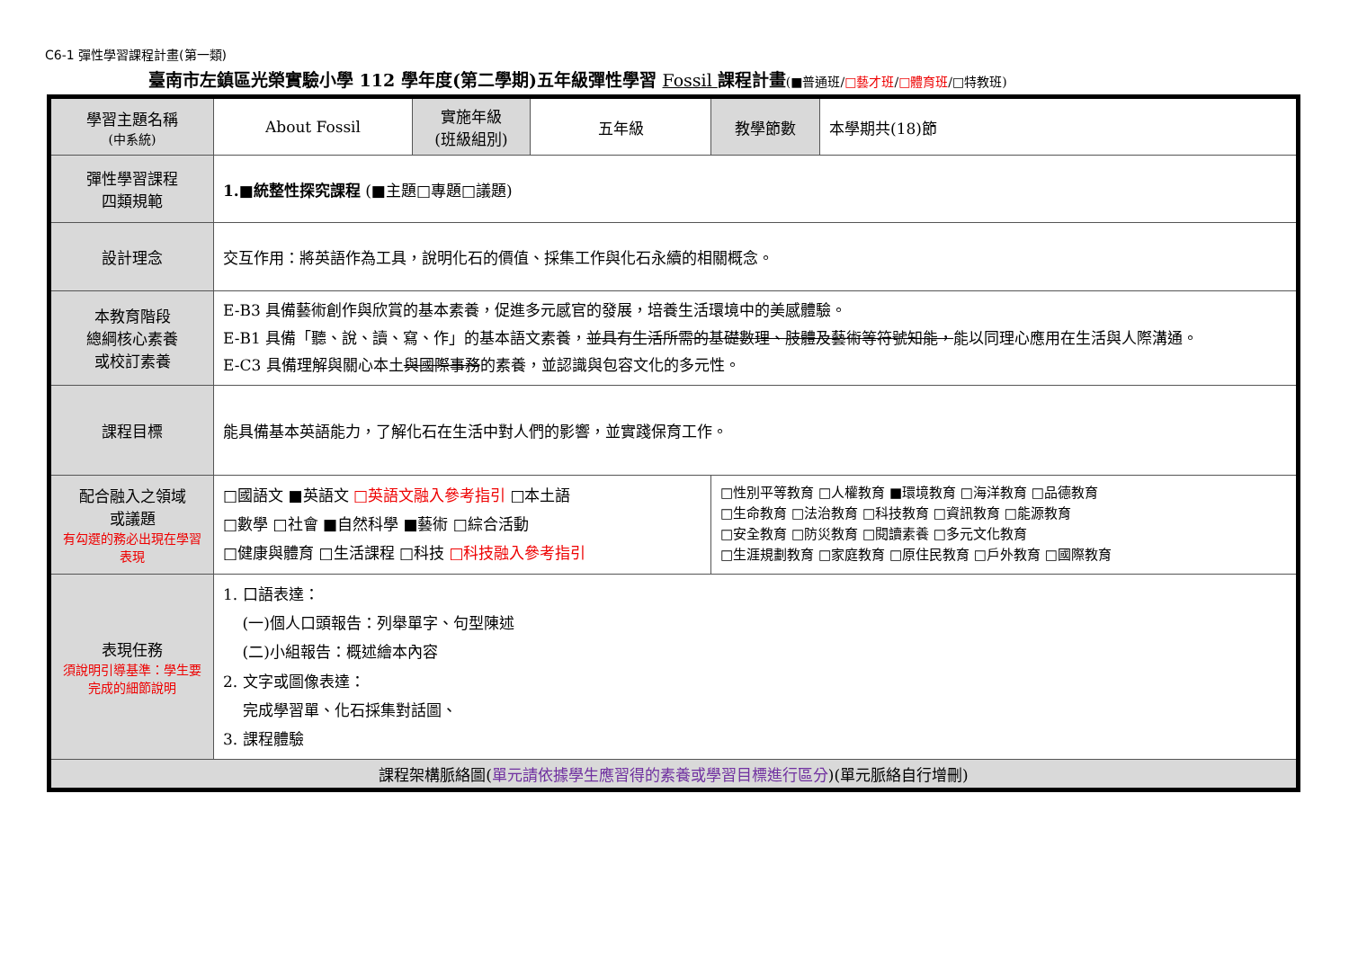C6-1 彈性學習課程計畫(第一類)
臺南市左鎮區光榮實驗小學 112 學年度(第二學期)五年級彈性學習 Fossil 課程計畫(■普通班/□藝才班/□體育班/□特教班)
| 學習主題名稱 (中系統) | About Fossil | 實施年級 (班級組別) | 五年級 | 教學節數 | 本學期共(18)節 |
| 彈性學習課程 四類規範 | 1.■統整性探究課程 (■主題□專題□議題) | | | | |
| 設計理念 | 交互作用：將英語作為工具，說明化石的價值、採集工作與化石永續的相關概念。 | | | | |
| 本教育階段 總綱核心素養 或校訂素養 | E-B3 具備藝術創作與欣賞的基本素養，促進多元感官的發展，培養生活環境中的美感體驗。 E-B1 具備「聽、說、讀、寫、作」的基本語文素養， 並具有生活所需的基礎數理、肢體及藝術等符號知能， 能以同理心應用在生活與人際溝通。 E-C3 具備理解與關心本土 與國際事務 的素養，並認識與包容文化的多元性。 | | | | |
| 課程目標 | 能具備基本英語能力，了解化石在生活中對人們的影響，並實踐保育工作。 | | | | |
| 配合融入之領域 或議題 有勾選的務必出現在學習表現 | □國語文 ■英語文 □英語文融入參考指引 □本土語 □數學 □社會 ■自然科學 ■藝術 □綜合活動 □健康與體育 □生活課程 □科技 □科技融入參考指引 | | | □性別平等教育 □人權教育 ■環境教育 □海洋教育 □品德教育 □生命教育 □法治教育 □科技教育 □資訊教育 □能源教育 □安全教育 □防災教育 □閱讀素養 □多元文化教育 □生涯規劃教育 □家庭教育 □原住民教育 □戶外教育 □國際教育 | |
| 表現任務 須說明引導基準：學生要完成的細節說明 | 1. 口語表達： (一)個人口頭報告：列舉單字、句型陳述 (二)小組報告：概述繪本內容 2. 文字或圖像表達： 完成學習單、化石採集對話圖、 3. 課程體驗 | | | | |
| 課程架構脈絡圖( 單元請依據學生應習得的素養或學習目標進行區分 )(單元脈絡自行增刪) | | | | | |